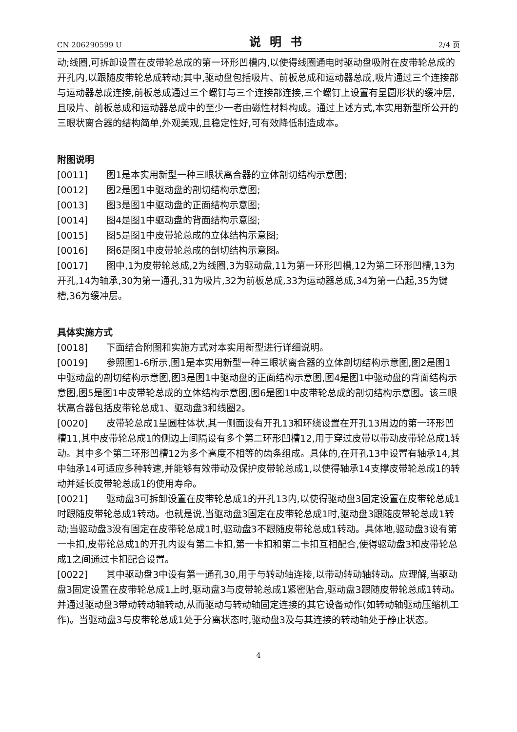CN 206290599 U 说明书 2/4 页
动;线圈,可拆卸设置在皮带轮总成的第一环形凹槽内,以使得线圈通电时驱动盘吸附在皮带轮总成的开孔内,以跟随皮带轮总成转动;其中,驱动盘包括吸片、前板总成和运动器总成,吸片通过三个连接部与运动器总成连接,前板总成通过三个螺钉与三个连接部连接,三个螺钉上设置有呈圆形状的缓冲层,且吸片、前板总成和运动器总成中的至少一者由磁性材料构成。通过上述方式,本实用新型所公开的三眼状离合器的结构简单,外观美观,且稳定性好,可有效降低制造成本。
附图说明
[0011]　　图1是本实用新型一种三眼状离合器的立体剖切结构示意图;
[0012]　　图2是图1中驱动盘的剖切结构示意图;
[0013]　　图3是图1中驱动盘的正面结构示意图;
[0014]　　图4是图1中驱动盘的背面结构示意图;
[0015]　　图5是图1中皮带轮总成的立体结构示意图;
[0016]　　图6是图1中皮带轮总成的剖切结构示意图。
[0017]　　图中,1为皮带轮总成,2为线圈,3为驱动盘,11为第一环形凹槽,12为第二环形凹槽,13为开孔,14为轴承,30为第一通孔,31为吸片,32为前板总成,33为运动器总成,34为第一凸起,35为键槽,36为缓冲层。
具体实施方式
[0018]　　下面结合附图和实施方式对本实用新型进行详细说明。
[0019]　　参照图1-6所示,图1是本实用新型一种三眼状离合器的立体剖切结构示意图,图2是图1中驱动盘的剖切结构示意图,图3是图1中驱动盘的正面结构示意图,图4是图1中驱动盘的背面结构示意图,图5是图1中皮带轮总成的立体结构示意图,图6是图1中皮带轮总成的剖切结构示意图。该三眼状离合器包括皮带轮总成1、驱动盘3和线圈2。
[0020]　　皮带轮总成1呈圆柱体状,其一侧面设有开孔13和环绕设置在开孔13周边的第一环形凹槽11,其中皮带轮总成1的侧边上间隔设有多个第二环形凹槽12,用于穿过皮带以带动皮带轮总成1转动。其中多个第二环形凹槽12为多个高度不相等的齿条组成。具体的,在开孔13中设置有轴承14,其中轴承14可适应多种转速,并能够有效带动及保护皮带轮总成1,以使得轴承14支撑皮带轮总成1的转动并延长皮带轮总成1的使用寿命。
[0021]　　驱动盘3可拆卸设置在皮带轮总成1的开孔13内,以使得驱动盘3固定设置在皮带轮总成1时跟随皮带轮总成1转动。也就是说,当驱动盘3固定在皮带轮总成1时,驱动盘3跟随皮带轮总成1转动;当驱动盘3没有固定在皮带轮总成1时,驱动盘3不跟随皮带轮总成1转动。具体地,驱动盘3设有第一卡扣,皮带轮总成1的开孔内设有第二卡扣,第一卡扣和第二卡扣互相配合,使得驱动盘3和皮带轮总成1之间通过卡扣配合设置。
[0022]　　其中驱动盘3中设有第一通孔30,用于与转动轴连接,以带动转动轴转动。应理解,当驱动盘3固定设置在皮带轮总成1上时,驱动盘3与皮带轮总成1紧密贴合,驱动盘3跟随皮带轮总成1转动。并通过驱动盘3带动转动轴转动,从而驱动与转动轴固定连接的其它设备动作(如转动轴驱动压缩机工作)。当驱动盘3与皮带轮总成1处于分离状态时,驱动盘3及与其连接的转动轴处于静止状态。
4